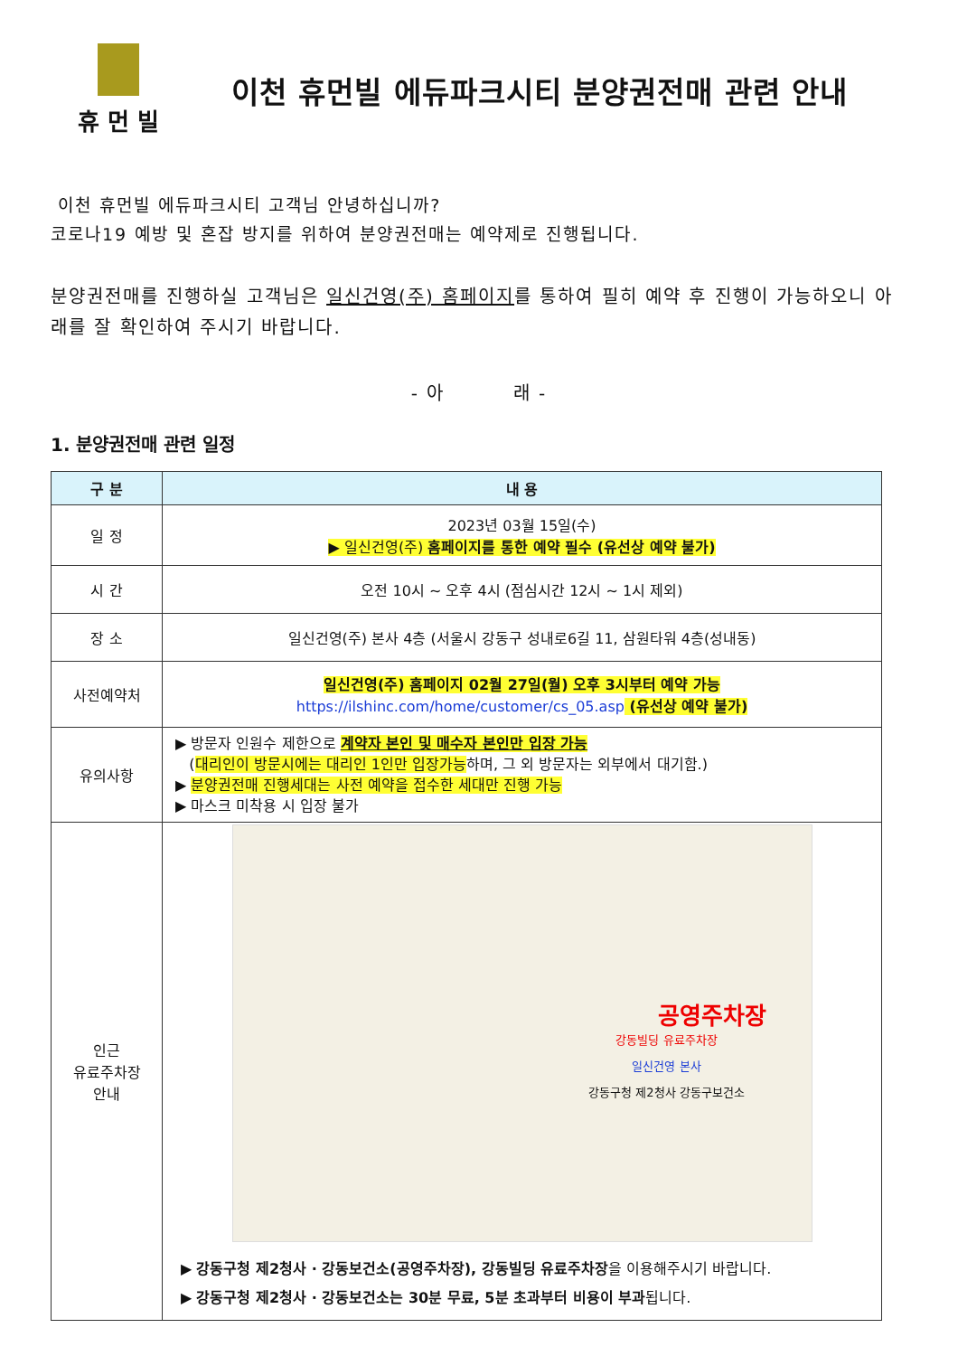휴 먼 빌
이천 휴먼빌 에듀파크시티 분양권전매 관련 안내
이천 휴먼빌 에듀파크시티 고객님 안녕하십니까?
코로나19 예방 및 혼잡 방지를 위하여 분양권전매는 예약제로 진행됩니다.
분양권전매를 진행하실 고객님은 일신건영(주) 홈페이지를 통하여 필히 예약 후 진행이 가능하오니 아래를 잘 확인하여 주시기 바랍니다.
- 아 래 -
1. 분양권전매 관련 일정
| 구 분 | 내 용 |
| --- | --- |
| 일 정 | 2023년 03월 15일(수) ▶ 일신건영(주) 홈페이지를 통한 예약 필수 (유선상 예약 불가) |
| 시 간 | 오전 10시 ~ 오후 4시 (점심시간 12시 ~ 1시 제외) |
| 장 소 | 일신건영(주) 본사 4층 (서울시 강동구 성내로6길 11, 삼원타워 4층(성내동) |
| 사전예약처 | 일신건영(주) 홈페이지 02월 27일(월) 오후 3시부터 예약 가능 https://ilshinc.com/home/customer/cs_05.asp (유선상 예약 불가) |
| 유의사항 | ▶ 방문자 인원수 제한으로 계약자 본인 및 매수자 본인만 입장 가능 ( 대리인이 방문시에는 대리인 1인만 입장가능 하며, 그 외 방문자는 외부에서 대기함.) ▶ 분양권전매 진행세대는 사전 예약을 접수한 세대만 진행 가능 ▶ 마스크 미착용 시 입장 불가 |
| 인근 유료주차장 안내 | 공영주차장 강동빌딩 유료주차장 일신건영 본사 강동구청 제2청사 강동구보건소 ▶ 강동구청 제2청사 · 강동보건소(공영주차장), 강동빌딩 유료주차장 을 이용해주시기 바랍니다. ▶ 강동구청 제2청사 · 강동보건소는 30분 무료, 5분 초과부터 비용이 부과 됩니다. |